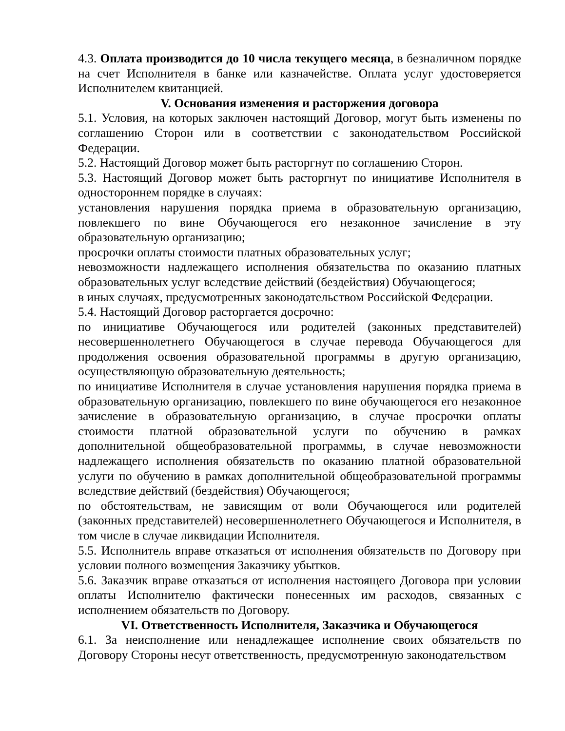4.3. Оплата производится до 10 числа текущего месяца, в безналичном порядке на счет Исполнителя в банке или казначействе. Оплата услуг удостоверяется Исполнителем квитанцией.
V. Основания изменения и расторжения договора
5.1. Условия, на которых заключен настоящий Договор, могут быть изменены по соглашению Сторон или в соответствии с законодательством Российской Федерации.
5.2. Настоящий Договор может быть расторгнут по соглашению Сторон.
5.3. Настоящий Договор может быть расторгнут по инициативе Исполнителя в одностороннем порядке в случаях:
установления нарушения порядка приема в образовательную организацию, повлекшего по вине Обучающегося его незаконное зачисление в эту образовательную организацию;
просрочки оплаты стоимости платных образовательных услуг;
невозможности надлежащего исполнения обязательства по оказанию платных образовательных услуг вследствие действий (бездействия) Обучающегося;
в иных случаях, предусмотренных законодательством Российской Федерации.
5.4. Настоящий Договор расторгается досрочно:
по инициативе Обучающегося или родителей (законных представителей) несовершеннолетнего Обучающегося в случае перевода Обучающегося для продолжения освоения образовательной программы в другую организацию, осуществляющую образовательную деятельность;
по инициативе Исполнителя в случае установления нарушения порядка приема в образовательную организацию, повлекшего по вине обучающегося его незаконное зачисление в образовательную организацию, в случае просрочки оплаты стоимости платной образовательной услуги по обучению в рамках дополнительной общеобразовательной программы, в случае невозможности надлежащего исполнения обязательств по оказанию платной образовательной услуги по обучению в рамках дополнительной общеобразовательной программы вследствие действий (бездействия) Обучающегося;
по обстоятельствам, не зависящим от воли Обучающегося или родителей (законных представителей) несовершеннолетнего Обучающегося и Исполнителя, в том числе в случае ликвидации Исполнителя.
5.5. Исполнитель вправе отказаться от исполнения обязательств по Договору при условии полного возмещения Заказчику убытков.
5.6. Заказчик вправе отказаться от исполнения настоящего Договора при условии оплаты Исполнителю фактически понесенных им расходов, связанных с исполнением обязательств по Договору.
VI. Ответственность Исполнителя, Заказчика и Обучающегося
6.1. За неисполнение или ненадлежащее исполнение своих обязательств по Договору Стороны несут ответственность, предусмотренную законодательством